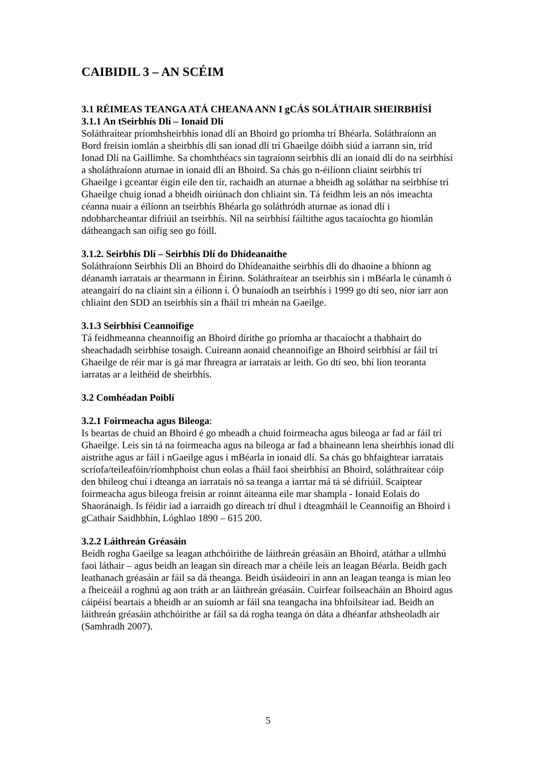CAIBIDIL 3 – AN SCÉIM
3.1 RÉIMEAS TEANGA ATÁ CHEANA ANN I gCÁS SOLÁTHAIR SHEIRBHÍSÍ
3.1.1 An tSeirbhís Dlí – Ionaid Dlí
Soláthraítear príomhsheirbhís ionad dlí an Bhoird go príomha trí Bhéarla. Soláthraíonn an Bord freisin iomlán a sheirbhís dlí san ionad dlí trí Ghaeilge dóibh siúd a iarrann sin, tríd Ionad Dlí na Gaillimhe. Sa chomhthéacs sin tagraíonn seirbhís dlí an ionaid dlí do na seirbhísí a sholáthraíonn aturnae in ionaid dlí an Bhoird. Sa chás go n-éilíonn cliaint seirbhís trí Ghaeilge i gceantar éigin eile den tír, rachaidh an aturnae a bheidh ag soláthar na seirbhíse trí Ghaeilge chuig ionad a bheidh oiriúnach don chliaint sin. Tá feidhm leis an nós imeachta céanna nuair a éilíonn an tseirbhís Bhéarla go soláthródh aturnae as ionad dlí i ndobharcheantar difriúil an tseirbhís. Níl na seirbhísí fáiltithe agus tacaíochta go hiomlán dátheangach san oifig seo go fóill.
3.1.2. Seirbhís Dlí – Seirbhís Dlí do Dhídeanaithe
Soláthraíonn Seirbhís Dlí an Bhoird do Dhídeanaithe seirbhís dlí do dhaoine a bhíonn ag déanamh iarratais ar thearmann in Éirinn. Soláthraítear an tseirbhís sin i mBéarla le cúnamh ó ateangairí do na cliaint sin a éilíonn í. Ó bunaíodh an tseirbhís i 1999 go dtí seo, níor iarr aon chliaint den SDD an tseirbhís sin a fháil trí mheán na Gaeilge.
3.1.3 Seirbhísí Ceannoifige
Tá feidhmeanna cheannoifig an Bhoird dírithe go príomha ar thacaíocht a thabhairt do sheachadadh seirbhíse tosaigh. Cuireann aonaid cheannoifige an Bhoird seirbhísí ar fáil trí Ghaeilge de réir mar is gá mar fhreagra ar iarratais ar leith. Go dtí seo, bhí líon teoranta iarratas ar a leithéid de sheirbhís.
3.2 Comhéadan Poiblí
3.2.1 Foirmeacha agus Bileoga:
Is beartas de chuid an Bhoird é go mbeadh a chuid foirmeacha agus bileoga ar fad ar fáil trí Ghaeilge. Leis sin tá na foirmeacha agus na bileoga ar fad a bhaineann lena sheirbhís ionad dlí aistrithe agus ar fáil i nGaeilge agus i mBéarla in ionaid dlí. Sa chás go bhfaightear iarratais scríofa/teileafóin/ríomhphoist chun eolas a fháil faoi sheirbhísí an Bhoird, soláthraítear cóip den bhileog chuí i dteanga an iarratais nó sa teanga a iarrtar má tá sé difriúil. Scaiptear foirmeacha agus bileoga freisin ar roinnt áiteanna eile mar shampla - Ionaid Eolais do Shaoránaigh. Is féidir iad a iarraidh go díreach trí dhul i dteagmháil le Ceannoifig an Bhoird i gCathair Saidhbhín, Lóghlao 1890 – 615 200.
3.2.2 Láithreán Gréasáin
Beidh rogha Gaeilge sa leagan athchóirithe de láithreán gréasáin an Bhoird, atáthar a ullmhú faoi láthair – agus beidh an leagan sin díreach mar a chéile leis an leagan Béarla. Beidh gach leathanach gréasáin ar fáil sa dá theanga. Beidh úsáideoirí in ann an leagan teanga is mian leo a fheiceáil a roghnú ag aon tráth ar an láithreán gréasáin. Cuirfear foilseacháin an Bhoird agus cáipéisí beartais a bheidh ar an suíomh ar fáil sna teangacha ina bhfoilsítear iad. Beidh an láithreán gréasáin athchóirithe ar fáil sa dá rogha teanga ón dáta a dhéanfar athsheoladh air (Samhradh 2007).
5